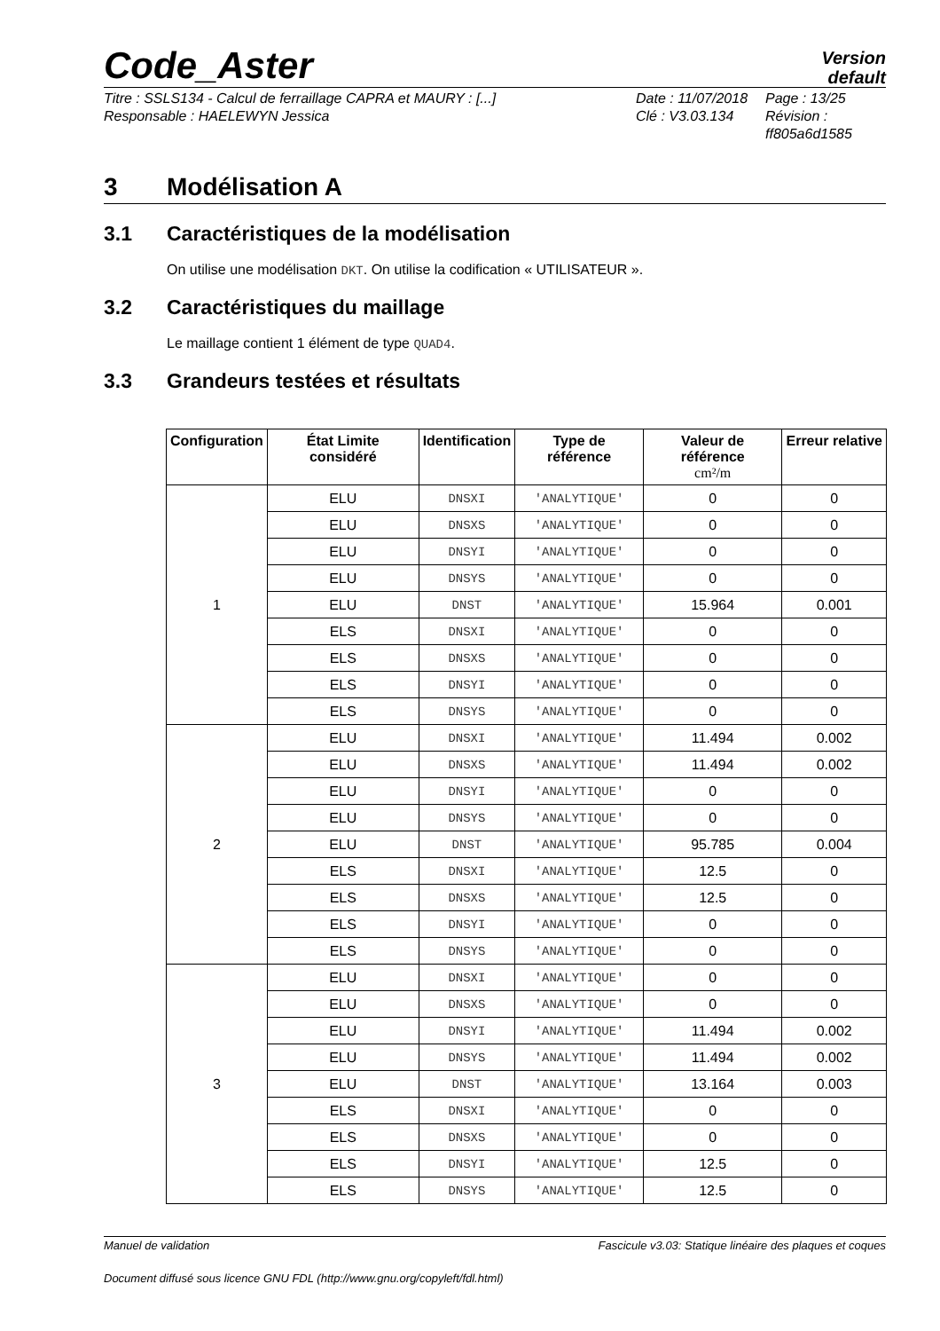Code_Aster
Version
default
Titre : SSLS134 - Calcul de ferraillage CAPRA et MAURY : [...]
Responsable : HAELEWYN Jessica
Date : 11/07/2018
Clé : V3.03.134
Page : 13/25
Révision :
ff805a6d1585
3 Modélisation A
3.1 Caractéristiques de la modélisation
On utilise une modélisation DKT. On utilise la codification « UTILISATEUR ».
3.2 Caractéristiques du maillage
Le maillage contient 1 élément de type QUAD4.
3.3 Grandeurs testées et résultats
| Configuration | État Limite considéré | Identification | Type de référence | Valeur de référence cm²/m | Erreur relative |
| --- | --- | --- | --- | --- | --- |
| 1 | ELU | DNSXI | 'ANALYTIQUE' | 0 | 0 |
| | ELU | DNSXS | 'ANALYTIQUE' | 0 | 0 |
| | ELU | DNSYI | 'ANALYTIQUE' | 0 | 0 |
| | ELU | DNSYS | 'ANALYTIQUE' | 0 | 0 |
| | ELU | DNST | 'ANALYTIQUE' | 15.964 | 0.001 |
| | ELS | DNSXI | 'ANALYTIQUE' | 0 | 0 |
| | ELS | DNSXS | 'ANALYTIQUE' | 0 | 0 |
| | ELS | DNSYI | 'ANALYTIQUE' | 0 | 0 |
| | ELS | DNSYS | 'ANALYTIQUE' | 0 | 0 |
| 2 | ELU | DNSXI | 'ANALYTIQUE' | 11.494 | 0.002 |
| | ELU | DNSXS | 'ANALYTIQUE' | 11.494 | 0.002 |
| | ELU | DNSYI | 'ANALYTIQUE' | 0 | 0 |
| | ELU | DNSYS | 'ANALYTIQUE' | 0 | 0 |
| | ELU | DNST | 'ANALYTIQUE' | 95.785 | 0.004 |
| | ELS | DNSXI | 'ANALYTIQUE' | 12.5 | 0 |
| | ELS | DNSXS | 'ANALYTIQUE' | 12.5 | 0 |
| | ELS | DNSYI | 'ANALYTIQUE' | 0 | 0 |
| | ELS | DNSYS | 'ANALYTIQUE' | 0 | 0 |
| 3 | ELU | DNSXI | 'ANALYTIQUE' | 0 | 0 |
| | ELU | DNSXS | 'ANALYTIQUE' | 0 | 0 |
| | ELU | DNSYI | 'ANALYTIQUE' | 11.494 | 0.002 |
| | ELU | DNSYS | 'ANALYTIQUE' | 11.494 | 0.002 |
| | ELU | DNST | 'ANALYTIQUE' | 13.164 | 0.003 |
| | ELS | DNSXI | 'ANALYTIQUE' | 0 | 0 |
| | ELS | DNSXS | 'ANALYTIQUE' | 0 | 0 |
| | ELS | DNSYI | 'ANALYTIQUE' | 12.5 | 0 |
| | ELS | DNSYS | 'ANALYTIQUE' | 12.5 | 0 |
Manuel de validation Fascicule v3.03: Statique linéaire des plaques et coques
Document diffusé sous licence GNU FDL (http://www.gnu.org/copyleft/fdl.html)